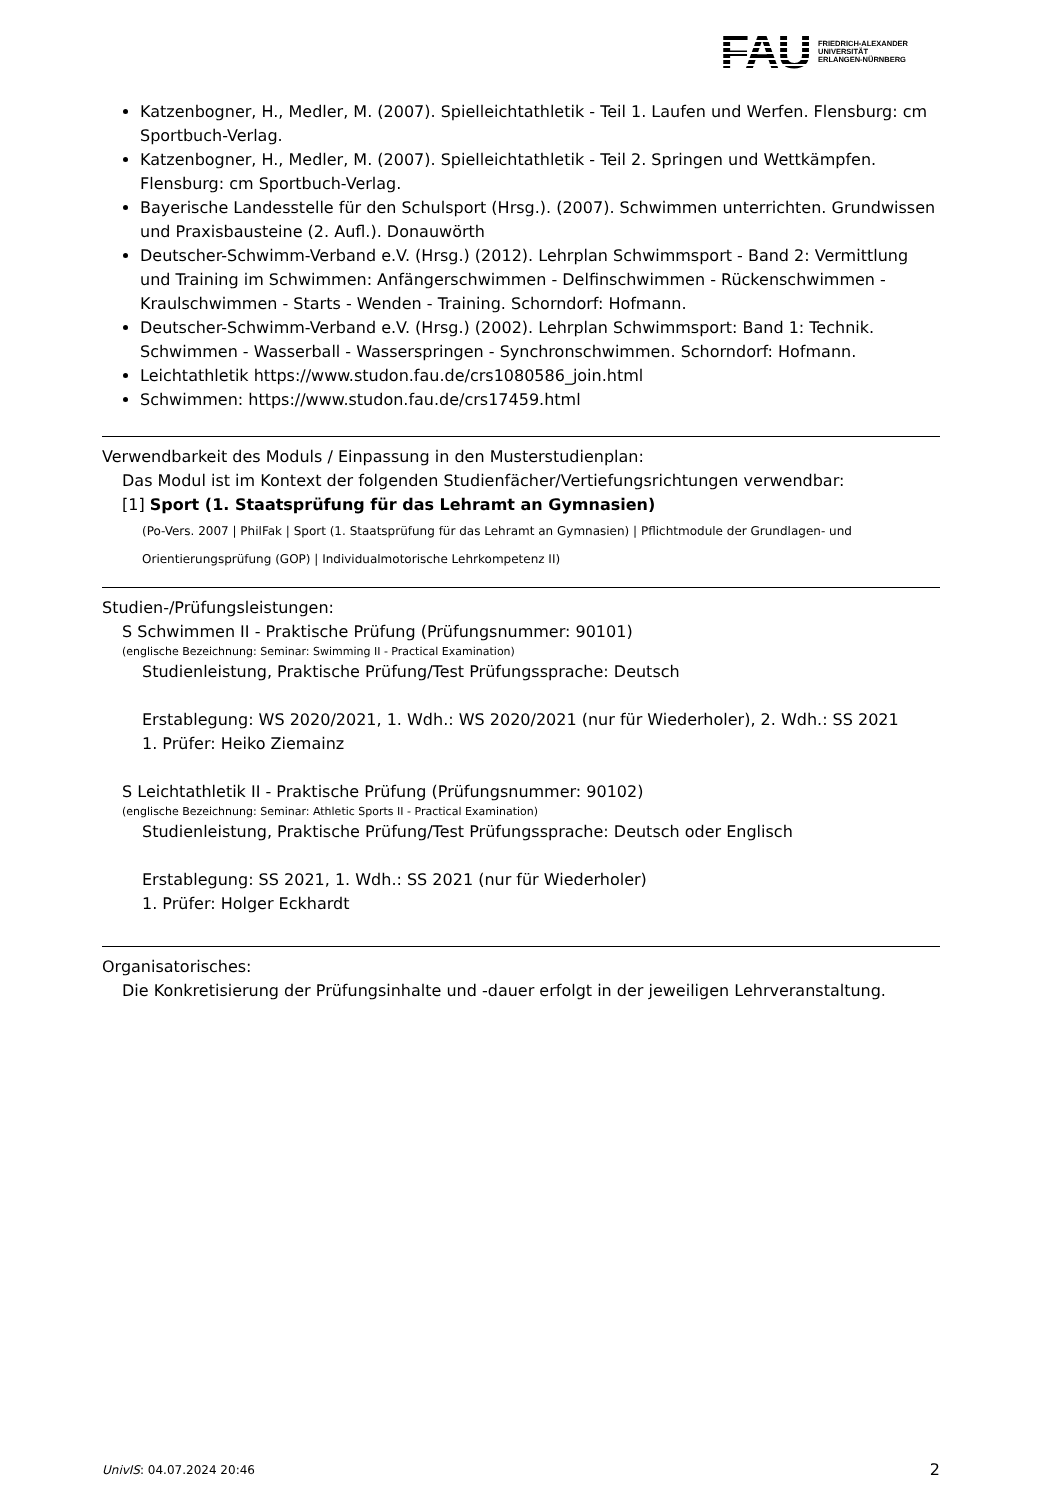FAU
FRIEDRICH-ALEXANDER
UNIVERSITÄT
ERLANGEN-NÜRNBERG
Katzenbogner, H., Medler, M. (2007). Spielleichtathletik - Teil 1. Laufen und Werfen. Flensburg: cm Sportbuch-Verlag.
Katzenbogner, H., Medler, M. (2007). Spielleichtathletik - Teil 2. Springen und Wettkämpfen. Flensburg: cm Sportbuch-Verlag.
Bayerische Landesstelle für den Schulsport (Hrsg.). (2007). Schwimmen unterrichten. Grundwissen und Praxisbausteine (2. Aufl.). Donauwörth
Deutscher-Schwimm-Verband e.V. (Hrsg.) (2012). Lehrplan Schwimmsport - Band 2: Vermittlung und Training im Schwimmen: Anfängerschwimmen - Delfinschwimmen - Rückenschwimmen - Kraulschwimmen - Starts - Wenden - Training. Schorndorf: Hofmann.
Deutscher-Schwimm-Verband e.V. (Hrsg.) (2002). Lehrplan Schwimmsport: Band 1: Technik. Schwimmen - Wasserball - Wasserspringen - Synchronschwimmen. Schorndorf: Hofmann.
Leichtathletik https://www.studon.fau.de/crs1080586_join.html
Schwimmen: https://www.studon.fau.de/crs17459.html
Verwendbarkeit des Moduls / Einpassung in den Musterstudienplan:
Das Modul ist im Kontext der folgenden Studienfächer/Vertiefungsrichtungen verwendbar:
[1] Sport (1. Staatsprüfung für das Lehramt an Gymnasien)
(Po-Vers. 2007 | PhilFak | Sport (1. Staatsprüfung für das Lehramt an Gymnasien) | Pflichtmodule der Grundlagen- und Orientierungsprüfung (GOP) | Individualmotorische Lehrkompetenz II)
Studien-/Prüfungsleistungen:
S Schwimmen II - Praktische Prüfung (Prüfungsnummer: 90101)
(englische Bezeichnung: Seminar: Swimming II - Practical Examination)
Studienleistung, Praktische Prüfung/Test Prüfungssprache: Deutsch
Erstablegung: WS 2020/2021, 1. Wdh.: WS 2020/2021 (nur für Wiederholer), 2. Wdh.: SS 2021
1. Prüfer: Heiko Ziemainz
S Leichtathletik II - Praktische Prüfung (Prüfungsnummer: 90102)
(englische Bezeichnung: Seminar: Athletic Sports II - Practical Examination)
Studienleistung, Praktische Prüfung/Test Prüfungssprache: Deutsch oder Englisch
Erstablegung: SS 2021, 1. Wdh.: SS 2021 (nur für Wiederholer)
1. Prüfer: Holger Eckhardt
Organisatorisches:
Die Konkretisierung der Prüfungsinhalte und -dauer erfolgt in der jeweiligen Lehrveranstaltung.
UnivIS: 04.07.2024 20:46 2